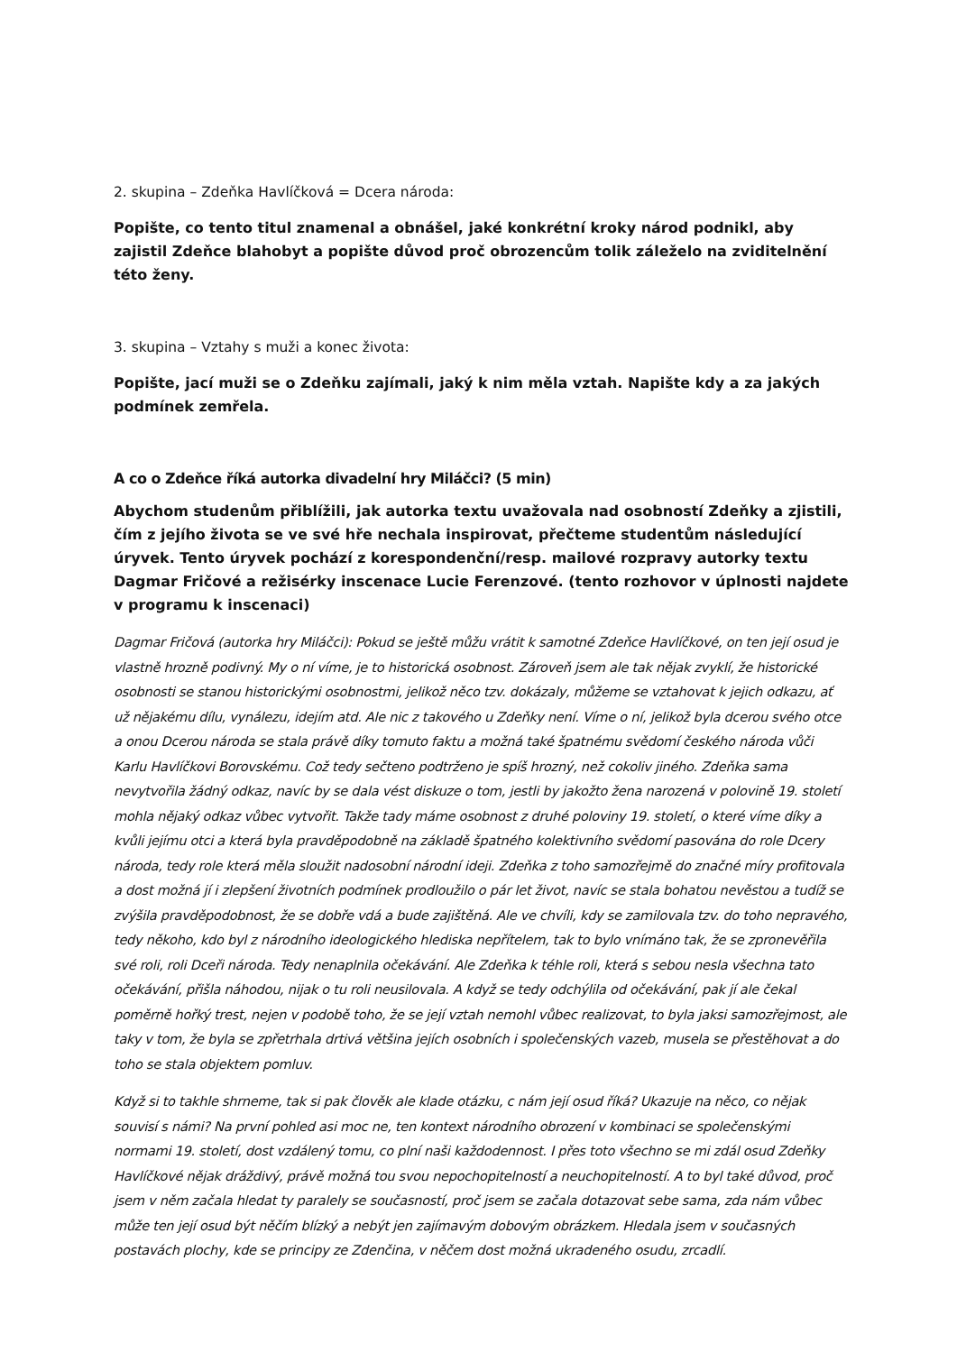2. skupina – Zdeňka Havlíčková = Dcera národa:
Popište, co tento titul znamenal a obnášel, jaké konkrétní kroky národ podnikl, aby zajistil Zdeňce blahobyt a popište důvod proč obrozencům tolik záleželo na zviditelnění této ženy.
3. skupina – Vztahy s muži a konec života:
Popište, jací muži se o Zdeňku zajímali, jaký k nim měla vztah. Napište kdy a za jakých podmínek zemřela.
A co o Zdeňce říká autorka divadelní hry Miláčci? (5 min)
Abychom studenům přiblížili, jak autorka textu uvažovala nad osobností Zdeňky a zjistili, čím z jejího života se ve své hře nechala inspirovat, přečteme studentům následující úryvek. Tento úryvek pochází z korespondenční/resp. mailové rozpravy autorky textu Dagmar Fričové a režisérky inscenace Lucie Ferenzové. (tento rozhovor v úplnosti najdete v programu k inscenaci)
Dagmar Fričová (autorka hry Miláčci): Pokud se ještě můžu vrátit k samotné Zdeňce Havlíčkové, on ten její osud je vlastně hrozně podivný. My o ní víme, je to historická osobnost. Zároveň jsem ale tak nějak zvyklí, že historické osobnosti se stanou historickými osobnostmi, jelikož něco tzv. dokázaly, můžeme se vztahovat k jejich odkazu, ať už nějakému dílu, vynálezu, idejím atd. Ale nic z takového u Zdeňky není. Víme o ní, jelikož byla dcerou svého otce a onou Dcerou národa se stala právě díky tomuto faktu a možná také špatnému svědomí českého národa vůči Karlu Havlíčkovi Borovskému. Což tedy sečteno podtrženo je spíš hrozný, než cokoliv jiného. Zdeňka sama nevytvořila žádný odkaz, navíc by se dala vést diskuze o tom, jestli by jakožto žena narozená v polovině 19. století mohla nějaký odkaz vůbec vytvořit. Takže tady máme osobnost z druhé poloviny 19. století, o které víme díky a kvůli jejímu otci a která byla pravděpodobně na základě špatného kolektivního svědomí pasována do role Dcery národa, tedy role která měla sloužit nadosobní národní ideji. Zdeňka z toho samozřejmě do značné míry profitovala a dost možná jí i zlepšení životních podmínek prodloužilo o pár let život, navíc se stala bohatou nevěstou a tudíž se zvýšila pravděpodobnost, že se dobře vdá a bude zajištěná. Ale ve chvíli, kdy se zamilovala tzv. do toho nepravého, tedy někoho, kdo byl z národního ideologického hlediska nepřítelem, tak to bylo vnímáno tak, že se zpronevěřila své roli, roli Dceři národa. Tedy nenaplnila očekávání. Ale Zdeňka k téhle roli, která s sebou nesla všechna tato očekávání, přišla náhodou, nijak o tu roli neusilovala. A když se tedy odchýlila od očekávání, pak jí ale čekal poměrně hořký trest, nejen v podobě toho, že se její vztah nemohl vůbec realizovat, to byla jaksi samozřejmost, ale taky v tom, že byla se zpřetrhala drtivá většina jejích osobních i společenských vazeb, musela se přestěhovat a do toho se stala objektem pomluv.
Když si to takhle shrneme, tak si pak člověk ale klade otázku, c nám její osud říká? Ukazuje na něco, co nějak souvisí s námi? Na první pohled asi moc ne, ten kontext národního obrození v kombinaci se společenskými normami 19. století, dost vzdálený tomu, co plní naši každodennost. I přes toto všechno se mi zdál osud Zdeňky Havlíčkové nějak dráždivý, právě možná tou svou nepochopitelností a neuchopitelností. A to byl také důvod, proč jsem v něm začala hledat ty paralely se současností, proč jsem se začala dotazovat sebe sama, zda nám vůbec může ten její osud být něčím blízký a nebýt jen zajímavým dobovým obrázkem. Hledala jsem v současných postavách plochy, kde se principy ze Zdenčina, v něčem dost možná ukradeného osudu, zrcadlí.